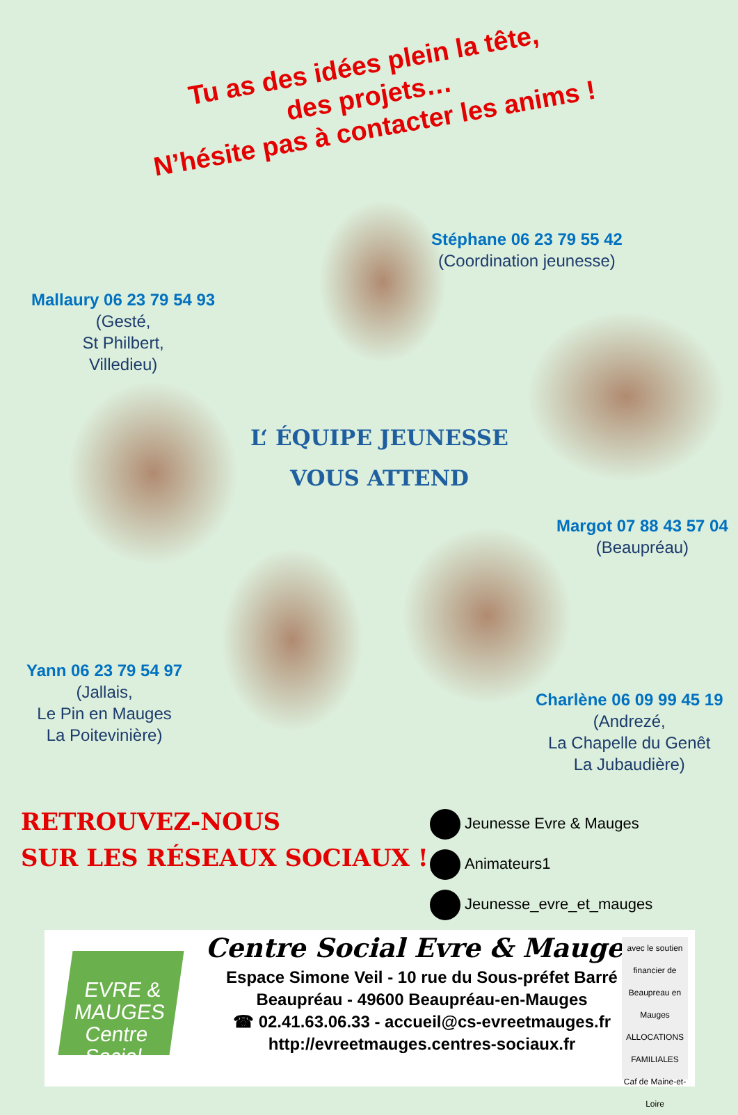Tu as des idées plein la tête,
des projets…
N’hésite pas à contacter les anims !
Stéphane 06 23 79 55 42
(Coordination jeunesse)
Mallaury 06 23 79 54 93
(Gesté,
St Philbert,
Villedieu)
L‘ ÉQUIPE JEUNESSE
VOUS ATTEND
Margot 07 88 43 57 04
(Beaupréau)
Yann 06 23 79 54 97
(Jallais,
Le Pin en Mauges
La Poitevinière)
Charlène 06 09 99 45 19
(Andrezé,
La Chapelle du Genêt
La Jubaudière)
RETROUVEZ-NOUS
SUR LES RÉSEAUX SOCIAUX !
Jeunesse Evre & Mauges
Animateurs1
Jeunesse_evre_et_mauges
EVRE & MAUGES
Centre Social
Centre Social Evre & Mauges
Espace Simone Veil - 10 rue du Sous-préfet Barré
Beaupréau - 49600 Beaupréau-en-Mauges
☎ 02.41.63.06.33 - accueil@cs-evreetmauges.fr
http://evreetmauges.centres-sociaux.fr
avec le soutien financier de
Beaupreau en Mauges
ALLOCATIONS FAMILIALES
Caf de Maine-et-Loire